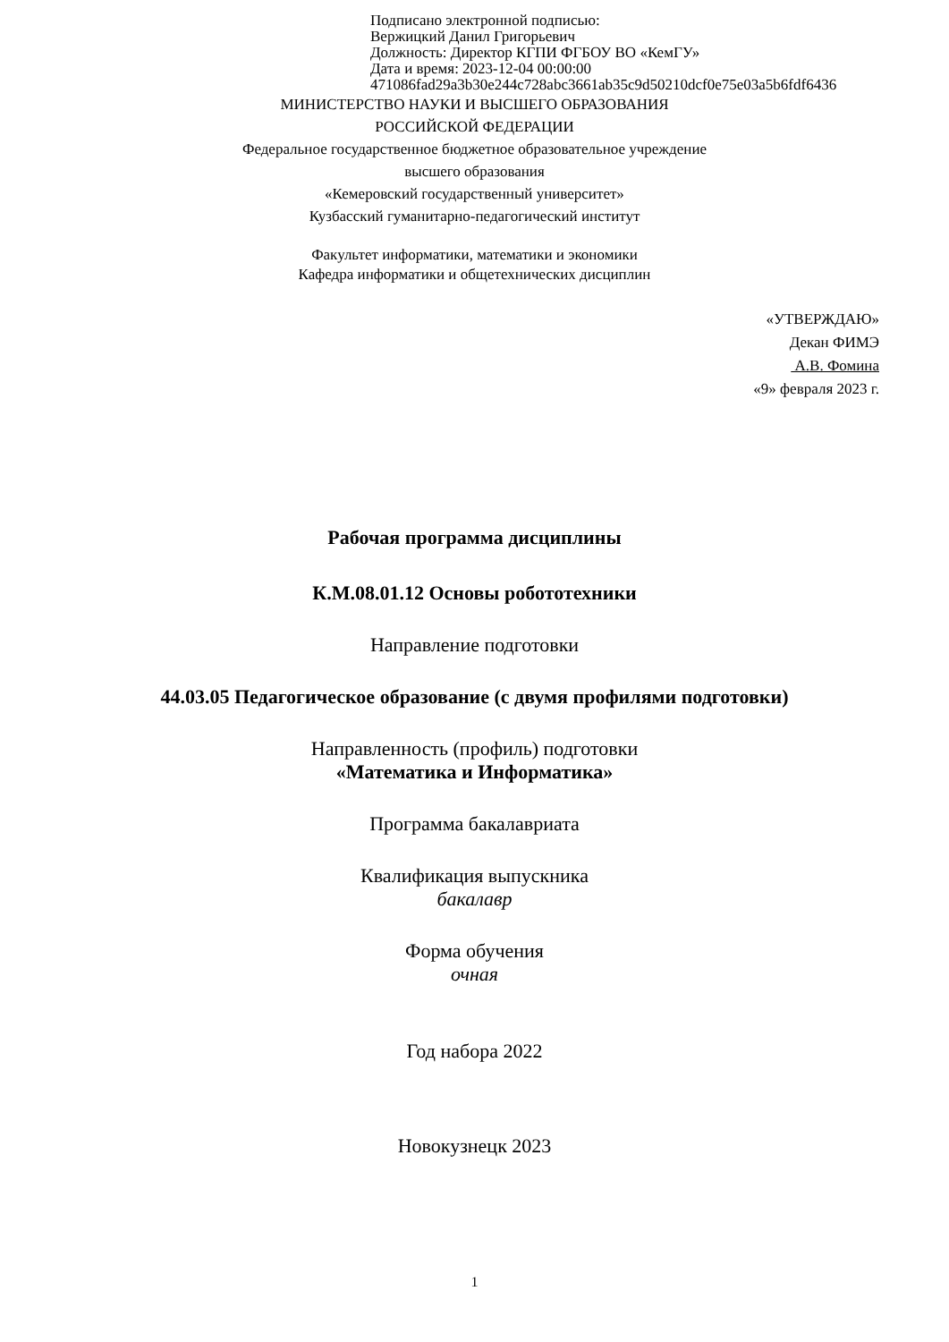Подписано электронной подписью:
Вержицкий Данил Григорьевич
Должность: Директор КГПИ ФГБОУ ВО «КемГУ»
Дата и время: 2023-12-04 00:00:00
471086fad29a3b30e244c728abc3661ab35c9d50210dcf0e75e03a5b6fdf6436
МИНИСТЕРСТВО НАУКИ И ВЫСШЕГО ОБРАЗОВАНИЯ
РОССИЙСКОЙ ФЕДЕРАЦИИ
Федеральное государственное бюджетное образовательное учреждение
высшего образования
«Кемеровский государственный университет»
Кузбасский гуманитарно-педагогический институт
Факультет информатики, математики и экономики
Кафедра информатики и общетехнических дисциплин
«УТВЕРЖДАЮ»
Декан ФИМЭ
А.В. Фомина
«9» февраля 2023 г.
Рабочая программа дисциплины
К.М.08.01.12 Основы робототехники
Направление подготовки
44.03.05 Педагогическое образование (с двумя профилями подготовки)
Направленность (профиль) подготовки
«Математика и Информатика»
Программа бакалавриата
Квалификация выпускника
бакалавр
Форма обучения
очная
Год набора 2022
Новокузнецк 2023
1